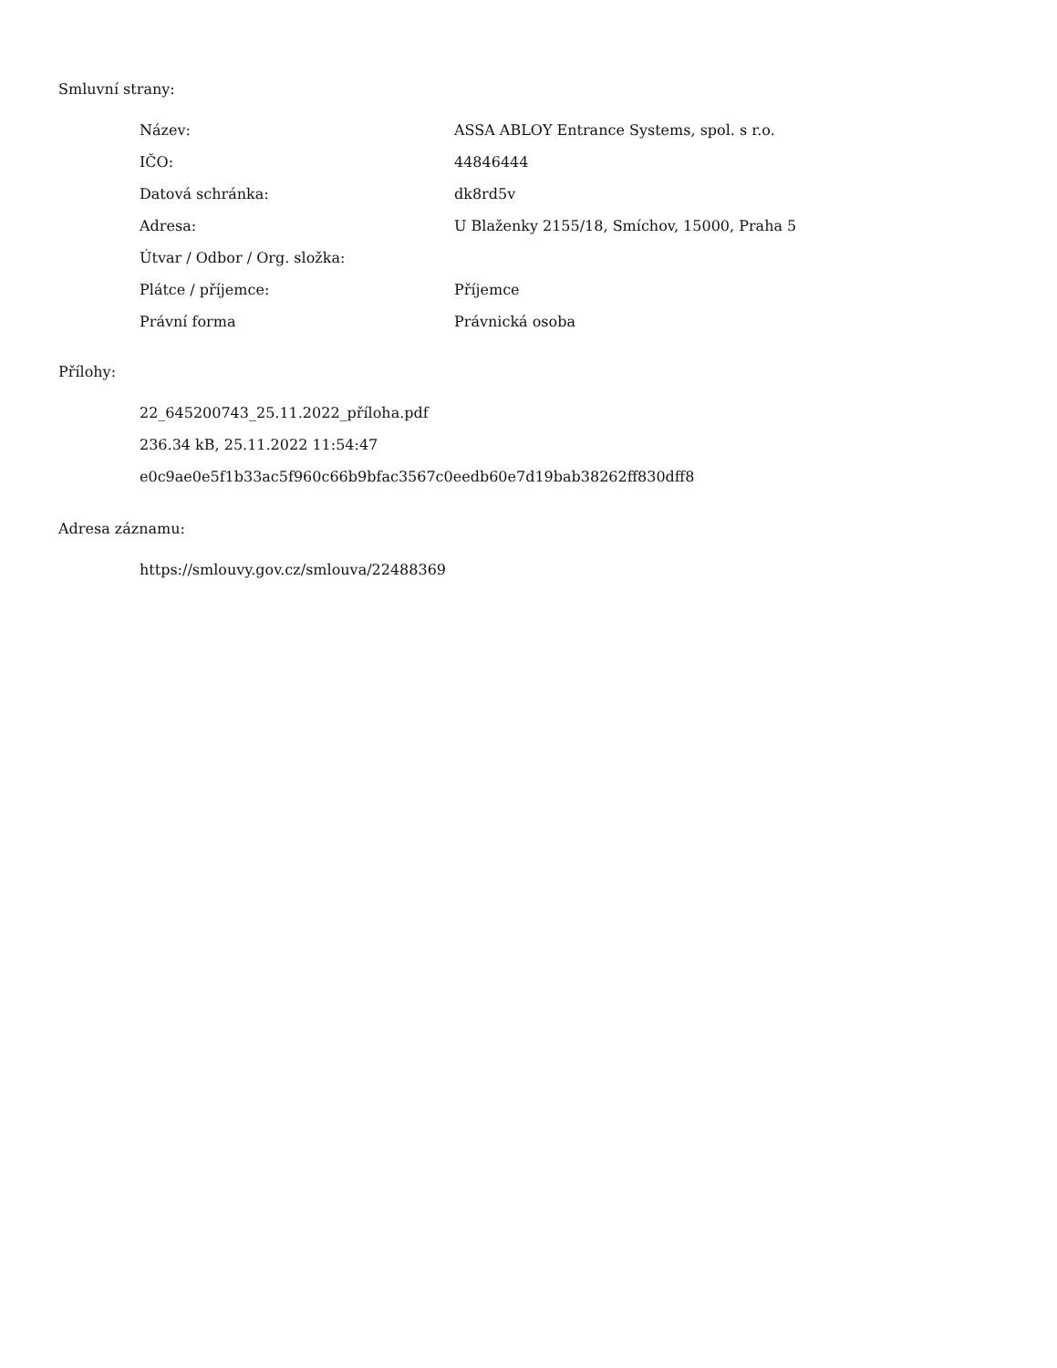Smluvní strany:
| Název: | ASSA ABLOY Entrance Systems, spol. s r.o. |
| IČO: | 44846444 |
| Datová schránka: | dk8rd5v |
| Adresa: | U Blaženky 2155/18, Smíchov, 15000, Praha 5 |
| Útvar / Odbor / Org. složka: | |
| Plátce / příjemce: | Příjemce |
| Právní forma | Právnická osoba |
Přílohy:
22_645200743_25.11.2022_příloha.pdf
236.34 kB, 25.11.2022 11:54:47
e0c9ae0e5f1b33ac5f960c66b9bfac3567c0eedb60e7d19bab38262ff830dff8
Adresa záznamu:
https://smlouvy.gov.cz/smlouva/22488369